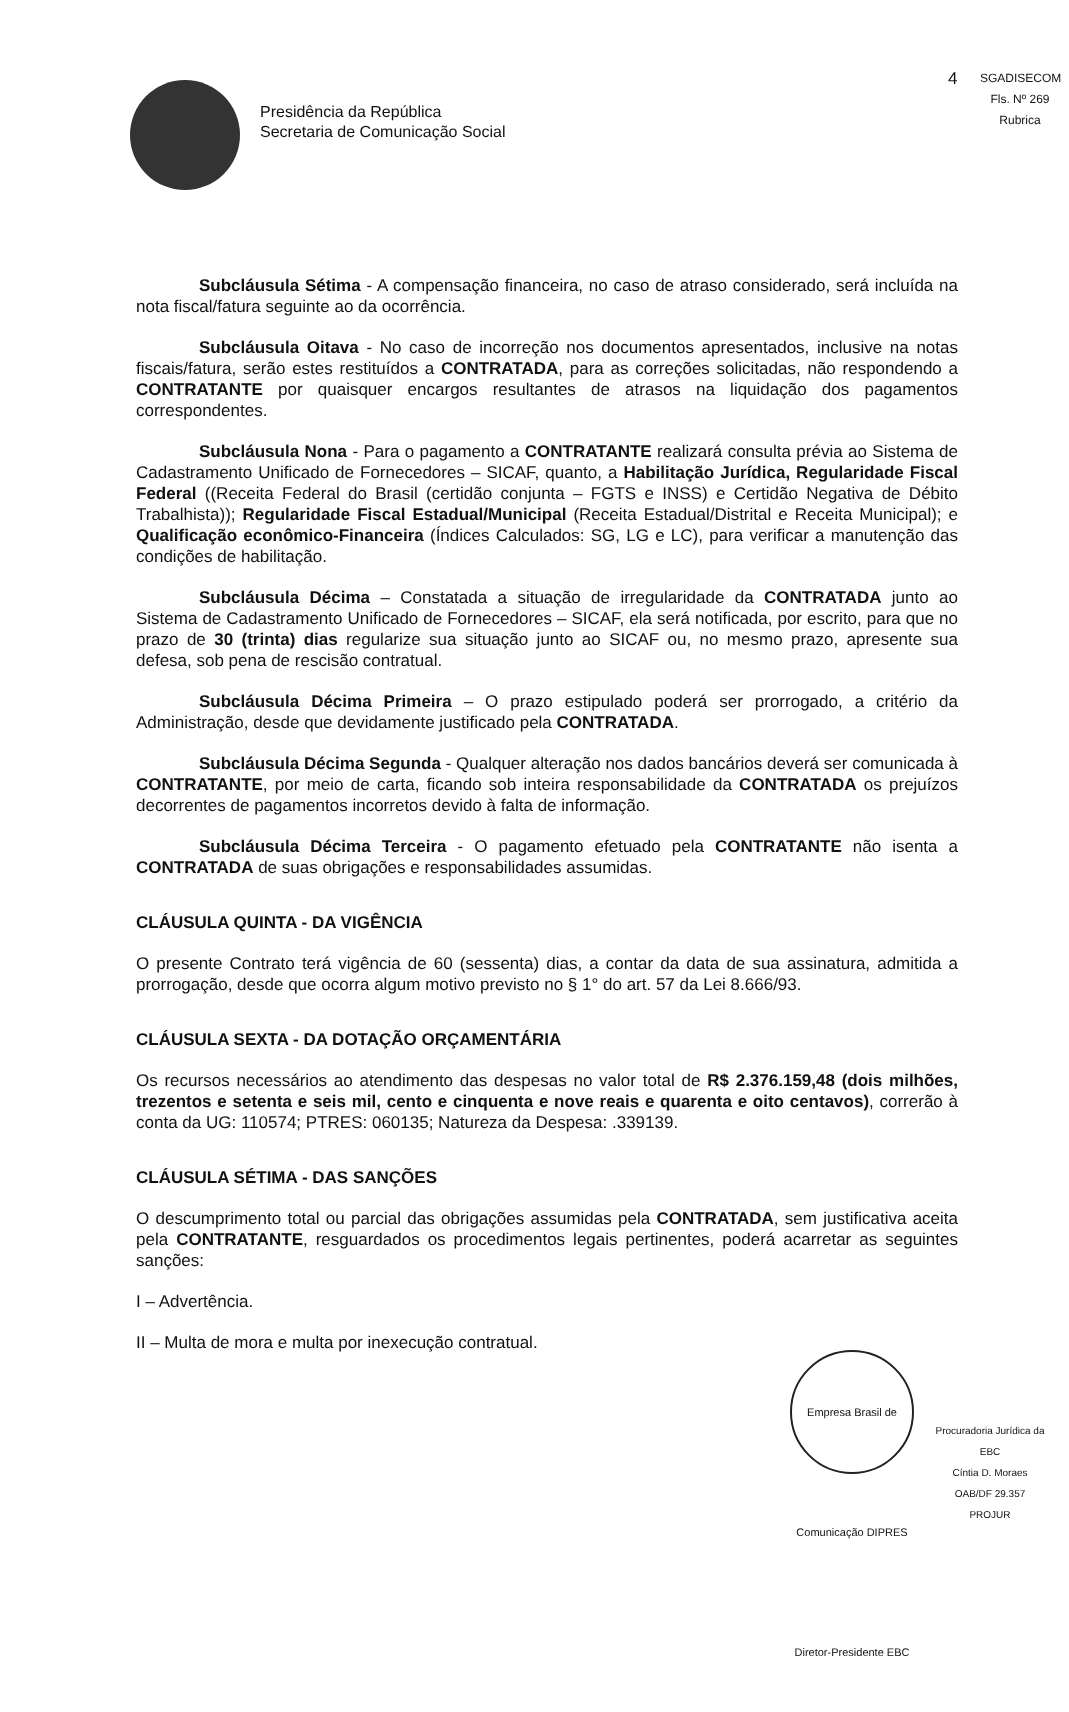Presidência da República
Secretaria de Comunicação Social
4
SGADISECOM
Fls. Nº 269
Rubrica
Subcláusula Sétima - A compensação financeira, no caso de atraso considerado, será incluída na nota fiscal/fatura seguinte ao da ocorrência.
Subcláusula Oitava - No caso de incorreção nos documentos apresentados, inclusive na notas fiscais/fatura, serão estes restituídos a CONTRATADA, para as correções solicitadas, não respondendo a CONTRATANTE por quaisquer encargos resultantes de atrasos na liquidação dos pagamentos correspondentes.
Subcláusula Nona - Para o pagamento a CONTRATANTE realizará consulta prévia ao Sistema de Cadastramento Unificado de Fornecedores – SICAF, quanto, a Habilitação Jurídica, Regularidade Fiscal Federal ((Receita Federal do Brasil (certidão conjunta – FGTS e INSS) e Certidão Negativa de Débito Trabalhista)); Regularidade Fiscal Estadual/Municipal (Receita Estadual/Distrital e Receita Municipal); e Qualificação econômico-Financeira (Índices Calculados: SG, LG e LC), para verificar a manutenção das condições de habilitação.
Subcláusula Décima – Constatada a situação de irregularidade da CONTRATADA junto ao Sistema de Cadastramento Unificado de Fornecedores – SICAF, ela será notificada, por escrito, para que no prazo de 30 (trinta) dias regularize sua situação junto ao SICAF ou, no mesmo prazo, apresente sua defesa, sob pena de rescisão contratual.
Subcláusula Décima Primeira – O prazo estipulado poderá ser prorrogado, a critério da Administração, desde que devidamente justificado pela CONTRATADA.
Subcláusula Décima Segunda - Qualquer alteração nos dados bancários deverá ser comunicada à CONTRATANTE, por meio de carta, ficando sob inteira responsabilidade da CONTRATADA os prejuízos decorrentes de pagamentos incorretos devido à falta de informação.
Subcláusula Décima Terceira - O pagamento efetuado pela CONTRATANTE não isenta a CONTRATADA de suas obrigações e responsabilidades assumidas.
CLÁUSULA QUINTA - DA VIGÊNCIA
O presente Contrato terá vigência de 60 (sessenta) dias, a contar da data de sua assinatura, admitida a prorrogação, desde que ocorra algum motivo previsto no § 1° do art. 57 da Lei 8.666/93.
CLÁUSULA SEXTA - DA DOTAÇÃO ORÇAMENTÁRIA
Os recursos necessários ao atendimento das despesas no valor total de R$ 2.376.159,48 (dois milhões, trezentos e setenta e seis mil, cento e cinquenta e nove reais e quarenta e oito centavos), correrão à conta da UG: 110574; PTRES: 060135; Natureza da Despesa: .339139.
CLÁUSULA SÉTIMA - DAS SANÇÕES
O descumprimento total ou parcial das obrigações assumidas pela CONTRATADA, sem justificativa aceita pela CONTRATANTE, resguardados os procedimentos legais pertinentes, poderá acarretar as seguintes sanções:
I – Advertência.
II – Multa de mora e multa por inexecução contratual.
Empresa Brasil de Comunicação DIPRES Diretor-Presidente EBC
Procuradoria Jurídica da EBC
Cíntia D. Moraes
OAB/DF 29.357
PROJUR